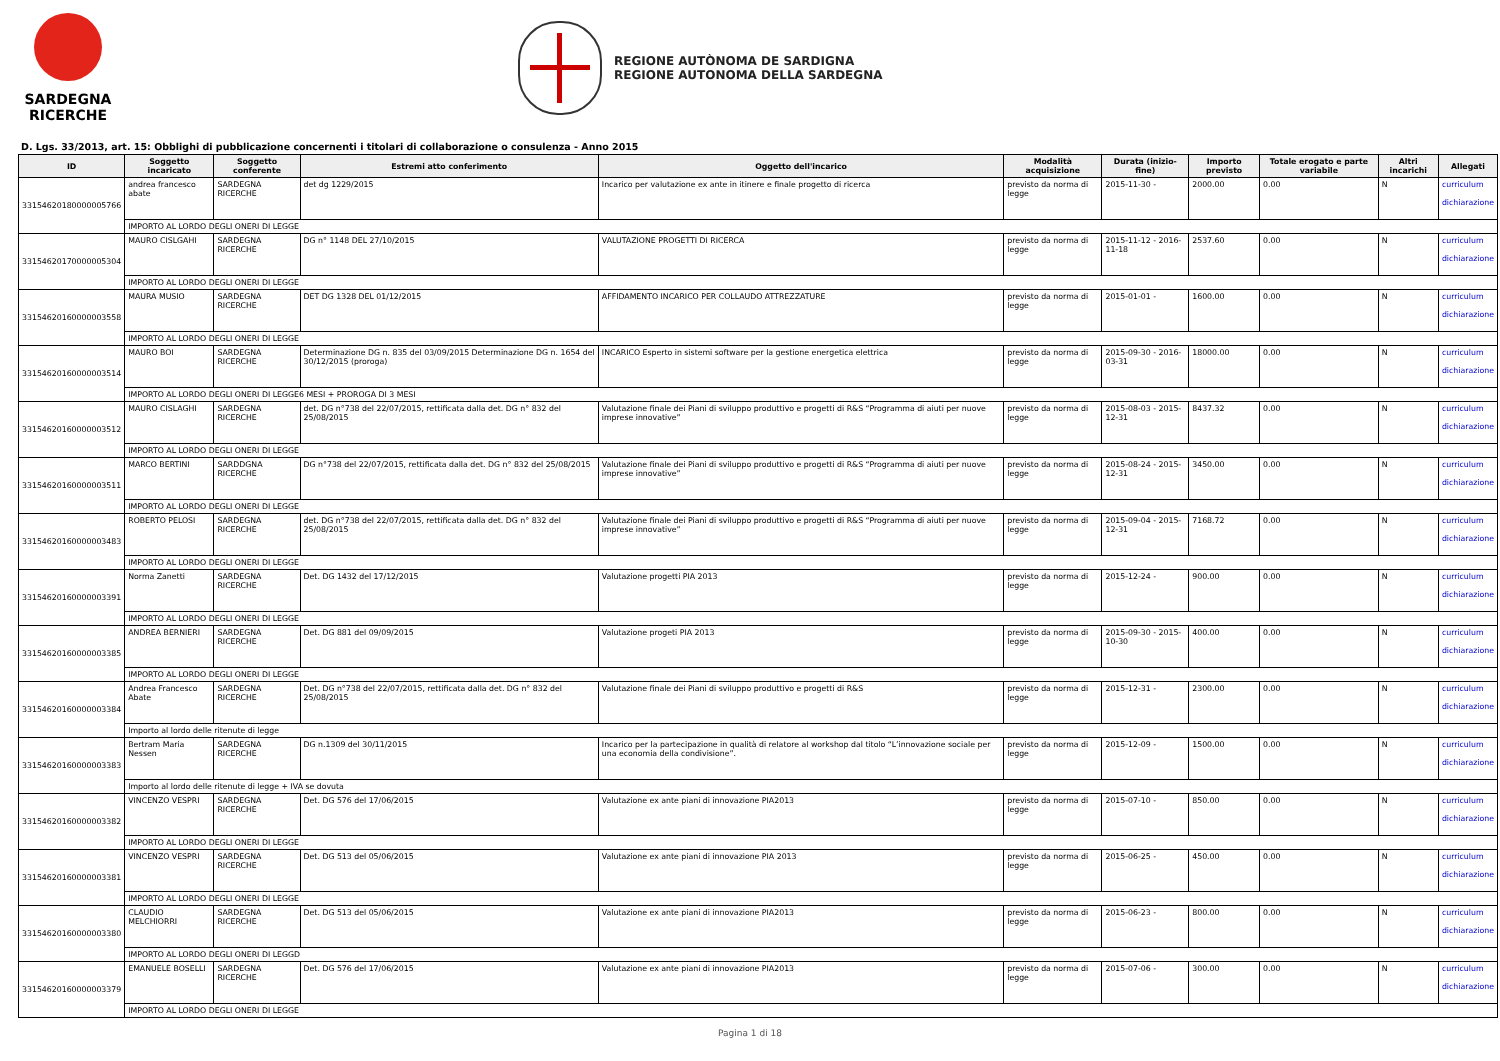SARDEGNA
RICERCHE
REGIONE AUTÒNOMA DE SARDIGNA
REGIONE AUTONOMA DELLA SARDEGNA
D. Lgs. 33/2013, art. 15: Obblighi di pubblicazione concernenti i titolari di collaborazione o consulenza - Anno 2015
| ID | Soggetto incaricato | Soggetto conferente | Estremi atto conferimento | Oggetto dell'incarico | Modalità acquisizione | Durata (inizio-fine) | Importo previsto | Totale erogato e parte variabile | Altri incarichi | Allegati |
| --- | --- | --- | --- | --- | --- | --- | --- | --- | --- | --- |
| 33154620180000005766 | andrea francesco abate | SARDEGNA RICERCHE | det dg 1229/2015 | Incarico per valutazione ex ante in itinere e finale progetto di ricerca | previsto da norma di legge | 2015-11-30 - | 2000.00 | 0.00 | N | curriculum dichiarazione |
| | IMPORTO AL LORDO DEGLI ONERI DI LEGGE | | | | | | | | | |
| 33154620170000005304 | MAURO CISLGAHI | SARDEGNA RICERCHE | DG n° 1148 DEL 27/10/2015 | VALUTAZIONE PROGETTI DI RICERCA | previsto da norma di legge | 2015-11-12 - 2016-11-18 | 2537.60 | 0.00 | N | curriculum dichiarazione |
| | IMPORTO AL LORDO DEGLI ONERI DI LEGGE | | | | | | | | | |
| 33154620160000003558 | MAURA MUSIO | SARDEGNA RICERCHE | DET DG 1328 DEL 01/12/2015 | AFFIDAMENTO INCARICO PER COLLAUDO ATTREZZATURE | previsto da norma di legge | 2015-01-01 - | 1600.00 | 0.00 | N | curriculum dichiarazione |
| | IMPORTO AL LORDO DEGLI ONERI DI LEGGE | | | | | | | | | |
| 33154620160000003514 | MAURO BOI | SARDEGNA RICERCHE | Determinazione DG n. 835 del 03/09/2015 Determinazione DG n. 1654 del 30/12/2015 (proroga) | INCARICO Esperto in sistemi software per la gestione energetica elettrica | previsto da norma di legge | 2015-09-30 - 2016-03-31 | 18000.00 | 0.00 | N | curriculum dichiarazione |
| | IMPORTO AL LORDO DEGLI ONERI DI LEGGE6 MESI + PROROGA DI 3 MESI | | | | | | | | | |
| 33154620160000003512 | MAURO CISLAGHI | SARDEGNA RICERCHE | det. DG n°738 del 22/07/2015, rettificata dalla det. DG n° 832 del 25/08/2015 | Valutazione finale dei Piani di sviluppo produttivo e progetti di R&S “Programma di aiuti per nuove imprese innovative” | previsto da norma di legge | 2015-08-03 - 2015-12-31 | 8437.32 | 0.00 | N | curriculum dichiarazione |
| | IMPORTO AL LORDO DEGLI ONERI DI LEGGE | | | | | | | | | |
| 33154620160000003511 | MARCO BERTINI | SARDDGNA RICERCHE | DG n°738 del 22/07/2015, rettificata dalla det. DG n° 832 del 25/08/2015 | Valutazione finale dei Piani di sviluppo produttivo e progetti di R&S “Programma di aiuti per nuove imprese innovative” | previsto da norma di legge | 2015-08-24 - 2015-12-31 | 3450.00 | 0.00 | N | curriculum dichiarazione |
| | IMPORTO AL LORDO DEGLI ONERI DI LEGGE | | | | | | | | | |
| 33154620160000003483 | ROBERTO PELOSI | SARDEGNA RICERCHE | det. DG n°738 del 22/07/2015, rettificata dalla det. DG n° 832 del 25/08/2015 | Valutazione finale dei Piani di sviluppo produttivo e progetti di R&S “Programma di aiuti per nuove imprese innovative” | previsto da norma di legge | 2015-09-04 - 2015-12-31 | 7168.72 | 0.00 | N | curriculum dichiarazione |
| | IMPORTO AL LORDO DEGLI ONERI DI LEGGE | | | | | | | | | |
| 33154620160000003391 | Norma Zanetti | SARDEGNA RICERCHE | Det. DG 1432 del 17/12/2015 | Valutazione progetti PIA 2013 | previsto da norma di legge | 2015-12-24 - | 900.00 | 0.00 | N | curriculum dichiarazione |
| | IMPORTO AL LORDO DEGLI ONERI DI LEGGE | | | | | | | | | |
| 33154620160000003385 | ANDREA BERNIERI | SARDEGNA RICERCHE | Det. DG 881 del 09/09/2015 | Valutazione progeti PIA 2013 | previsto da norma di legge | 2015-09-30 - 2015-10-30 | 400.00 | 0.00 | N | curriculum dichiarazione |
| | IMPORTO AL LORDO DEGLI ONERI DI LEGGE | | | | | | | | | |
| 33154620160000003384 | Andrea Francesco Abate | SARDEGNA RICERCHE | Det. DG n°738 del 22/07/2015, rettificata dalla det. DG n° 832 del 25/08/2015 | Valutazione finale dei Piani di sviluppo produttivo e progetti di R&S | previsto da norma di legge | 2015-12-31 - | 2300.00 | 0.00 | N | curriculum dichiarazione |
| | Importo al lordo delle ritenute di legge | | | | | | | | | |
| 33154620160000003383 | Bertram Maria Nessen | SARDEGNA RICERCHE | DG n.1309 del 30/11/2015 | Incarico per la partecipazione in qualità di relatore al workshop dal titolo “L’innovazione sociale per una economia della condivisione”. | previsto da norma di legge | 2015-12-09 - | 1500.00 | 0.00 | N | curriculum dichiarazione |
| | Importo al lordo delle ritenute di legge + IVA se dovuta | | | | | | | | | |
| 33154620160000003382 | VINCENZO VESPRI | SARDEGNA RICERCHE | Det. DG 576 del 17/06/2015 | Valutazione ex ante piani di innovazione PIA2013 | previsto da norma di legge | 2015-07-10 - | 850.00 | 0.00 | N | curriculum dichiarazione |
| | IMPORTO AL LORDO DEGLI ONERI DI LEGGE | | | | | | | | | |
| 33154620160000003381 | VINCENZO VESPRI | SARDEGNA RICERCHE | Det. DG 513 del 05/06/2015 | Valutazione ex ante piani di innovazione PIA 2013 | previsto da norma di legge | 2015-06-25 - | 450.00 | 0.00 | N | curriculum dichiarazione |
| | IMPORTO AL LORDO DEGLI ONERI DI LEGGE | | | | | | | | | |
| 33154620160000003380 | CLAUDIO MELCHIORRI | SARDEGNA RICERCHE | Det. DG 513 del 05/06/2015 | Valutazione ex ante piani di innovazione PIA2013 | previsto da norma di legge | 2015-06-23 - | 800.00 | 0.00 | N | curriculum dichiarazione |
| | IMPORTO AL LORDO DEGLI ONERI DI LEGGD | | | | | | | | | |
| 33154620160000003379 | EMANUELE BOSELLI | SARDEGNA RICERCHE | Det. DG 576 del 17/06/2015 | Valutazione ex ante piani di innovazione PIA2013 | previsto da norma di legge | 2015-07-06 - | 300.00 | 0.00 | N | curriculum dichiarazione |
| | IMPORTO AL LORDO DEGLI ONERI DI LEGGE | | | | | | | | | |
Pagina 1 di 18